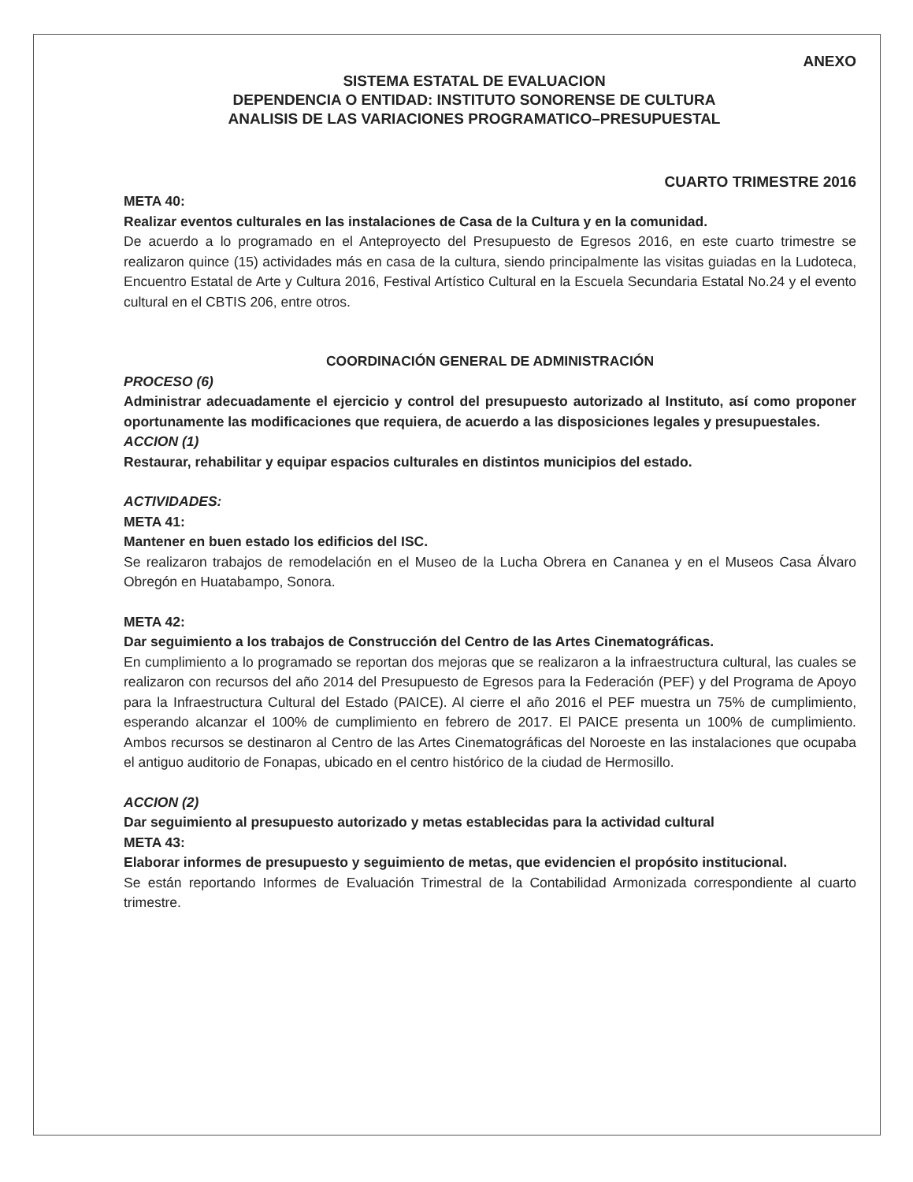ANEXO
SISTEMA ESTATAL DE EVALUACION
DEPENDENCIA O ENTIDAD: INSTITUTO SONORENSE DE CULTURA
ANALISIS DE LAS VARIACIONES PROGRAMATICO–PRESUPUESTAL
CUARTO TRIMESTRE 2016
META 40:
Realizar eventos culturales en las instalaciones de Casa de la Cultura y en la comunidad.
De acuerdo a lo programado en el Anteproyecto del Presupuesto de Egresos 2016, en este cuarto trimestre se realizaron quince (15) actividades más en casa de la cultura, siendo principalmente las visitas guiadas en la Ludoteca, Encuentro Estatal de Arte y Cultura 2016, Festival Artístico Cultural en la Escuela Secundaria Estatal No.24 y el evento cultural en el CBTIS 206, entre otros.
COORDINACIÓN GENERAL DE ADMINISTRACIÓN
PROCESO (6)
Administrar adecuadamente el ejercicio y control del presupuesto autorizado al Instituto, así como proponer oportunamente las modificaciones que requiera, de acuerdo a las disposiciones legales y presupuestales.
ACCION (1)
Restaurar, rehabilitar y equipar espacios culturales en distintos municipios del estado.
ACTIVIDADES:
META 41:
Mantener en buen estado los edificios del ISC.
Se realizaron trabajos de remodelación en el Museo de la Lucha Obrera en Cananea y en el Museos Casa Álvaro Obregón en Huatabampo, Sonora.
META 42:
Dar seguimiento a los trabajos de Construcción del Centro de las Artes Cinematográficas.
En cumplimiento a lo programado se reportan dos mejoras que se realizaron a la infraestructura cultural, las cuales se realizaron con recursos del año 2014 del Presupuesto de Egresos para la Federación (PEF) y del Programa de Apoyo para la Infraestructura Cultural del Estado (PAICE). Al cierre el año 2016 el PEF muestra un 75% de cumplimiento, esperando alcanzar el 100% de cumplimiento en febrero de 2017. El PAICE presenta un 100% de cumplimiento. Ambos recursos se destinaron al Centro de las Artes Cinematográficas del Noroeste en las instalaciones que ocupaba el antiguo auditorio de Fonapas, ubicado en el centro histórico de la ciudad de Hermosillo.
ACCION (2)
Dar seguimiento al presupuesto autorizado y metas establecidas para la actividad cultural
META 43:
Elaborar informes de presupuesto y seguimiento de metas, que evidencien el propósito institucional.
Se están reportando Informes de Evaluación Trimestral de la Contabilidad Armonizada correspondiente al cuarto trimestre.